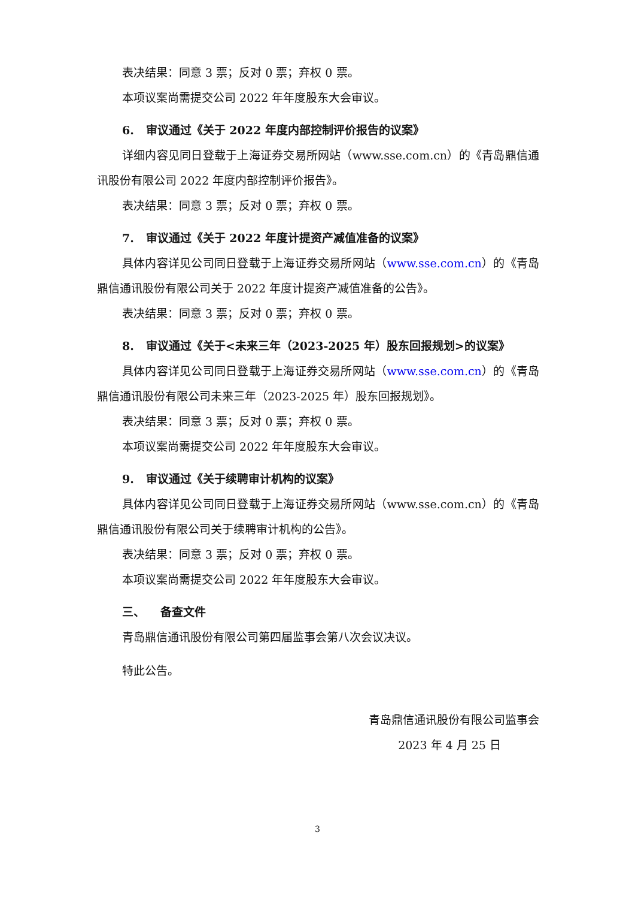表决结果：同意 3 票；反对 0 票；弃权 0 票。
本项议案尚需提交公司 2022 年年度股东大会审议。
6. 审议通过《关于 2022 年度内部控制评价报告的议案》
详细内容见同日登载于上海证券交易所网站（www.sse.com.cn）的《青岛鼎信通讯股份有限公司 2022 年度内部控制评价报告》。
表决结果：同意 3 票；反对 0 票；弃权 0 票。
7. 审议通过《关于 2022 年度计提资产减值准备的议案》
具体内容详见公司同日登载于上海证券交易所网站（www.sse.com.cn）的《青岛鼎信通讯股份有限公司关于 2022 年度计提资产减值准备的公告》。
表决结果：同意 3 票；反对 0 票；弃权 0 票。
8. 审议通过《关于<未来三年（2023-2025 年）股东回报规划>的议案》
具体内容详见公司同日登载于上海证券交易所网站（www.sse.com.cn）的《青岛鼎信通讯股份有限公司未来三年（2023-2025 年）股东回报规划》。
表决结果：同意 3 票；反对 0 票；弃权 0 票。
本项议案尚需提交公司 2022 年年度股东大会审议。
9. 审议通过《关于续聘审计机构的议案》
具体内容详见公司同日登载于上海证券交易所网站（www.sse.com.cn）的《青岛鼎信通讯股份有限公司关于续聘审计机构的公告》。
表决结果：同意 3 票；反对 0 票；弃权 0 票。
本项议案尚需提交公司 2022 年年度股东大会审议。
三、 备查文件
青岛鼎信通讯股份有限公司第四届监事会第八次会议决议。
特此公告。
青岛鼎信通讯股份有限公司监事会
2023 年 4 月 25 日
3